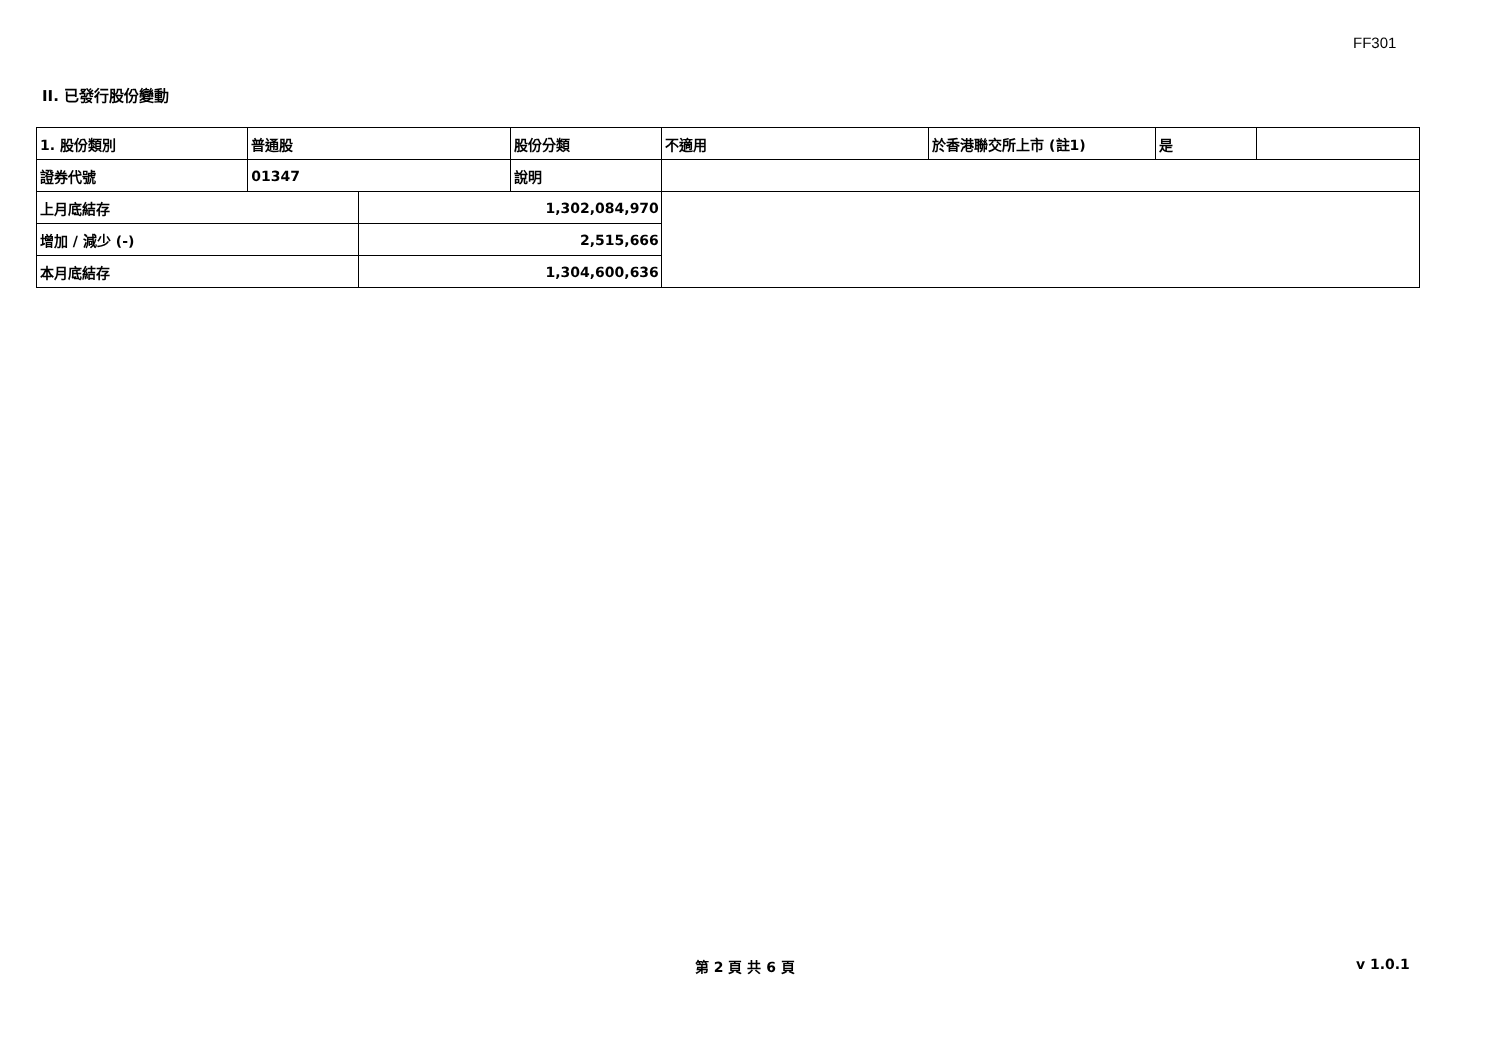FF301
II. 已發行股份變動
| 1. 股份類別 | 普通股 | | 股份分類 | 不適用 | 於香港聯交所上市 (註1) | 是 | |
| 證券代號 | 01347 | | 說明 | | | | |
| 上月底結存 | | 1,302,084,970 | | | | | |
| 增加 / 減少 (-) | | 2,515,666 | | | | | |
| 本月底結存 | | 1,304,600,636 | | | | | |
第 2 頁 共 6 頁 v 1.0.1